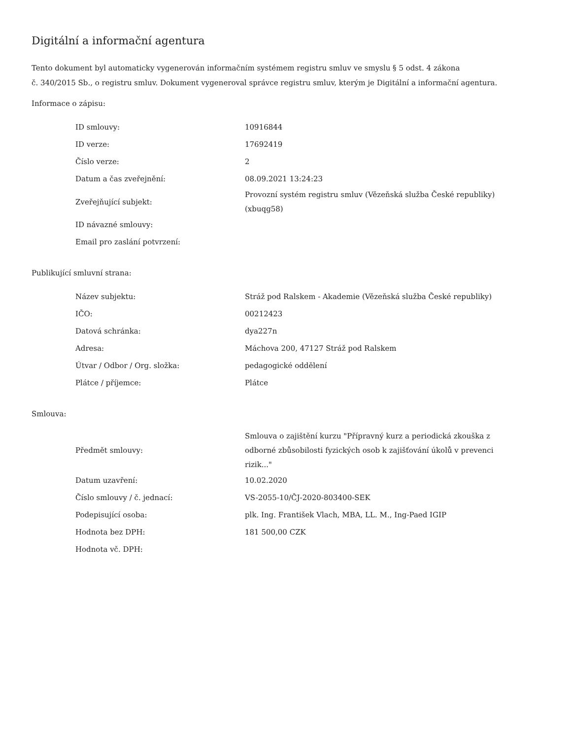Digitální a informační agentura
Tento dokument byl automaticky vygenerován informačním systémem registru smluv ve smyslu § 5 odst. 4 zákona
č. 340/2015 Sb., o registru smluv. Dokument vygeneroval správce registru smluv, kterým je Digitální a informační agentura.
Informace o zápisu:
| ID smlouvy: | 10916844 |
| ID verze: | 17692419 |
| Číslo verze: | 2 |
| Datum a čas zveřejnění: | 08.09.2021 13:24:23 |
| Zveřejňující subjekt: | Provozní systém registru smluv (Vězeňská služba České republiky) (xbuqg58) |
| ID návazné smlouvy: | |
| Email pro zaslání potvrzení: | |
Publikující smluvní strana:
| Název subjektu: | Stráž pod Ralskem - Akademie (Vězeňská služba České republiky) |
| IČO: | 00212423 |
| Datová schránka: | dya227n |
| Adresa: | Máchova 200, 47127 Stráž pod Ralskem |
| Útvar / Odbor / Org. složka: | pedagogické oddělení |
| Plátce / příjemce: | Plátce |
Smlouva:
| Předmět smlouvy: | Smlouva o zajištění kurzu "Přípravný kurz a periodická zkouška z odborné zbůsobilosti fyzických osob k zajišťování úkolů v prevenci rizik..." |
| Datum uzavření: | 10.02.2020 |
| Číslo smlouvy / č. jednací: | VS-2055-10/ČJ-2020-803400-SEK |
| Podepisující osoba: | plk. Ing. František Vlach, MBA, LL. M., Ing-Paed IGIP |
| Hodnota bez DPH: | 181 500,00 CZK |
| Hodnota vč. DPH: | |